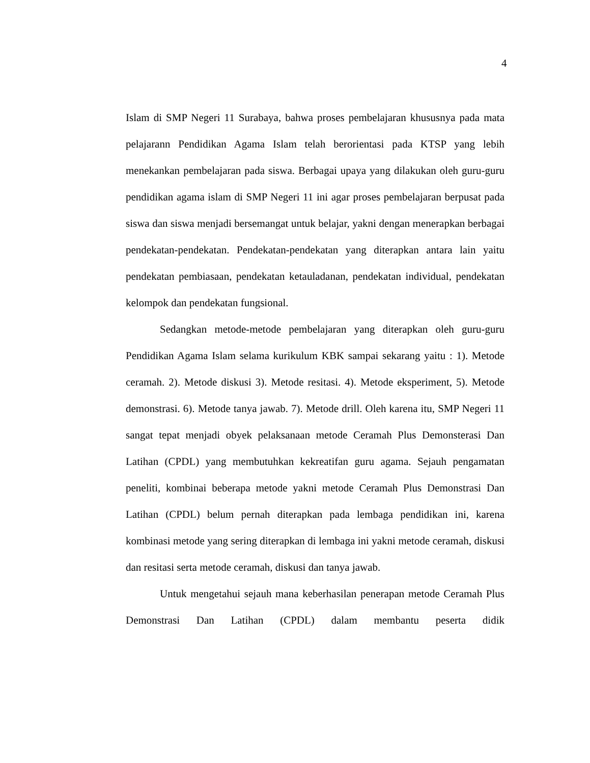4
Islam di SMP Negeri 11 Surabaya, bahwa proses pembelajaran khususnya pada mata pelajarann Pendidikan Agama Islam telah berorientasi pada KTSP yang lebih menekankan pembelajaran pada siswa. Berbagai upaya yang dilakukan oleh guru-guru pendidikan agama islam di SMP Negeri 11 ini agar proses pembelajaran berpusat pada siswa dan siswa menjadi bersemangat untuk belajar, yakni dengan menerapkan berbagai pendekatan-pendekatan. Pendekatan-pendekatan yang diterapkan antara lain yaitu pendekatan pembiasaan, pendekatan ketauladanan, pendekatan individual, pendekatan kelompok dan pendekatan fungsional.
Sedangkan metode-metode pembelajaran yang diterapkan oleh guru-guru Pendidikan Agama Islam selama kurikulum KBK sampai sekarang yaitu : 1). Metode ceramah. 2). Metode diskusi 3). Metode resitasi. 4). Metode eksperiment, 5). Metode demonstrasi. 6). Metode tanya jawab. 7). Metode drill. Oleh karena itu, SMP Negeri 11 sangat tepat menjadi obyek pelaksanaan metode Ceramah Plus Demonsterasi Dan Latihan (CPDL) yang membutuhkan kekreatifan guru agama. Sejauh pengamatan peneliti, kombinai beberapa metode yakni metode Ceramah Plus Demonstrasi Dan Latihan (CPDL) belum pernah diterapkan pada lembaga pendidikan ini, karena kombinasi metode yang sering diterapkan di lembaga ini yakni metode ceramah, diskusi dan resitasi serta metode ceramah, diskusi dan tanya jawab.
Untuk mengetahui sejauh mana keberhasilan penerapan metode Ceramah Plus Demonstrasi Dan Latihan (CPDL) dalam membantu peserta didik